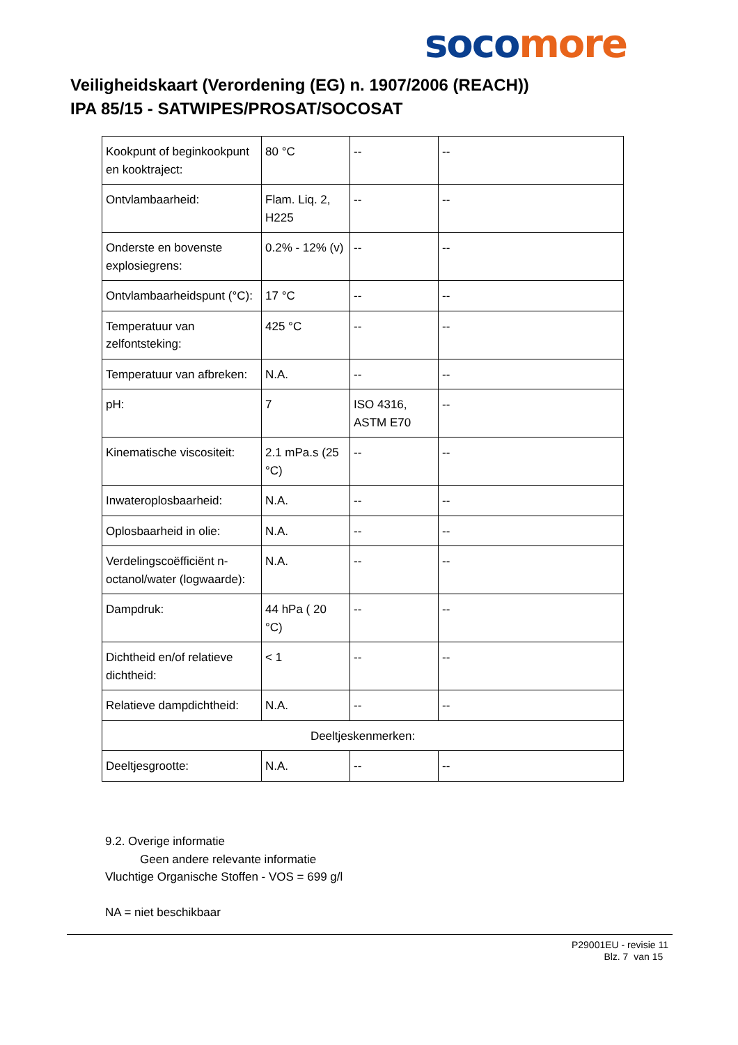soco more
Veiligheidskaart (Verordening (EG) n. 1907/2006 (REACH))
IPA 85/15 - SATWIPES/PROSAT/SOCOSAT
| Kookpunt of beginkookpunt en kooktraject: | 80 °C | -- | -- |
| Ontvlambaarheid: | Flam. Liq. 2, H225 | -- | -- |
| Onderste en bovenste explosiegrens: | 0.2% - 12% (v) | -- | -- |
| Ontvlambaarheidspunt (°C): | 17 °C | -- | -- |
| Temperatuur van zelfontsteking: | 425 °C | -- | -- |
| Temperatuur van afbreken: | N.A. | -- | -- |
| pH: | 7 | ISO 4316, ASTM E70 | -- |
| Kinematische viscositeit: | 2.1 mPa.s (25 °C) | -- | -- |
| Inwateroplosbaarheid: | N.A. | -- | -- |
| Oplosbaarheid in olie: | N.A. | -- | -- |
| Verdelingscoëfficiënt n-octanol/water (logwaarde): | N.A. | -- | -- |
| Dampdruk: | 44 hPa ( 20 °C) | -- | -- |
| Dichtheid en/of relatieve dichtheid: | < 1 | -- | -- |
| Relatieve dampdichtheid: | N.A. | -- | -- |
| Deeltjeskenmerken: | | | |
| Deeltjesgrootte: | N.A. | -- | -- |
9.2. Overige informatie
Geen andere relevante informatie
Vluchtige Organische Stoffen - VOS = 699 g/l
NA = niet beschikbaar
P29001EU - revisie 11
Blz. 7 van 15